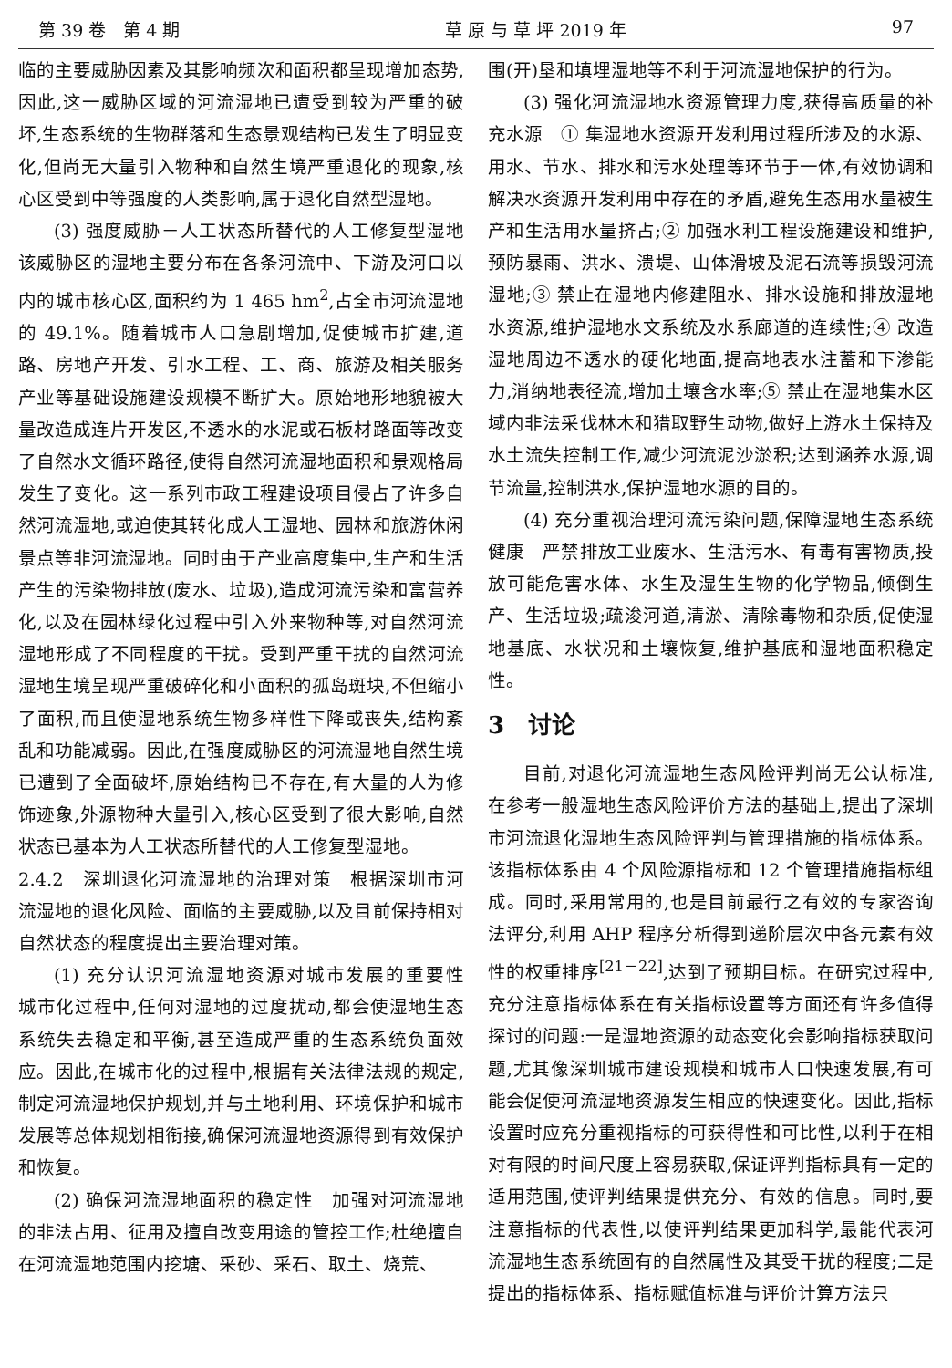第 39 卷　第 4 期 草 原 与 草 坪 2019 年 97
临的主要威胁因素及其影响频次和面积都呈现增加态势,因此,这一威胁区域的河流湿地已遭受到较为严重的破坏,生态系统的生物群落和生态景观结构已发生了明显变化,但尚无大量引入物种和自然生境严重退化的现象,核心区受到中等强度的人类影响,属于退化自然型湿地。
(3) 强度威胁－人工状态所替代的人工修复型湿地　该威胁区的湿地主要分布在各条河流中、下游及河口以内的城市核心区,面积约为 1 465 hm<sup>2</sup>,占全市河流湿地的 49.1%。随着城市人口急剧增加,促使城市扩建,道路、房地产开发、引水工程、工、商、旅游及相关服务产业等基础设施建设规模不断扩大。原始地形地貌被大量改造成连片开发区,不透水的水泥或石板材路面等改变了自然水文循环路径,使得自然河流湿地面积和景观格局发生了变化。这一系列市政工程建设项目侵占了许多自然河流湿地,或迫使其转化成人工湿地、园林和旅游休闲景点等非河流湿地。同时由于产业高度集中,生产和生活产生的污染物排放(废水、垃圾),造成河流污染和富营养化,以及在园林绿化过程中引入外来物种等,对自然河流湿地形成了不同程度的干扰。受到严重干扰的自然河流湿地生境呈现严重破碎化和小面积的孤岛斑块,不但缩小了面积,而且使湿地系统生物多样性下降或丧失,结构紊乱和功能减弱。因此,在强度威胁区的河流湿地自然生境已遭到了全面破坏,原始结构已不存在,有大量的人为修饰迹象,外源物种大量引入,核心区受到了很大影响,自然状态已基本为人工状态所替代的人工修复型湿地。
2.4.2　深圳退化河流湿地的治理对策　根据深圳市河流湿地的退化风险、面临的主要威胁,以及目前保持相对自然状态的程度提出主要治理对策。
(1) 充分认识河流湿地资源对城市发展的重要性　城市化过程中,任何对湿地的过度扰动,都会使湿地生态系统失去稳定和平衡,甚至造成严重的生态系统负面效应。因此,在城市化的过程中,根据有关法律法规的规定,制定河流湿地保护规划,并与土地利用、环境保护和城市发展等总体规划相衔接,确保河流湿地资源得到有效保护和恢复。
(2) 确保河流湿地面积的稳定性　加强对河流湿地的非法占用、征用及擅自改变用途的管控工作;杜绝擅自在河流湿地范围内挖塘、采砂、采石、取土、烧荒、
围(开)垦和填埋湿地等不利于河流湿地保护的行为。
(3) 强化河流湿地水资源管理力度,获得高质量的补充水源　① 集湿地水资源开发利用过程所涉及的水源、用水、节水、排水和污水处理等环节于一体,有效协调和解决水资源开发利用中存在的矛盾,避免生态用水量被生产和生活用水量挤占;② 加强水利工程设施建设和维护,预防暴雨、洪水、溃堤、山体滑坡及泥石流等损毁河流湿地;③ 禁止在湿地内修建阻水、排水设施和排放湿地水资源,维护湿地水文系统及水系廊道的连续性;④ 改造湿地周边不透水的硬化地面,提高地表水注蓄和下渗能力,消纳地表径流,增加土壤含水率;⑤ 禁止在湿地集水区域内非法采伐林木和猎取野生动物,做好上游水土保持及水土流失控制工作,减少河流泥沙淤积;达到涵养水源,调节流量,控制洪水,保护湿地水源的目的。
(4) 充分重视治理河流污染问题,保障湿地生态系统健康　严禁排放工业废水、生活污水、有毒有害物质,投放可能危害水体、水生及湿生生物的化学物品,倾倒生产、生活垃圾;疏浚河道,清淤、清除毒物和杂质,促使湿地基底、水状况和土壤恢复,维护基底和湿地面积稳定性。
3　讨论
目前,对退化河流湿地生态风险评判尚无公认标准,在参考一般湿地生态风险评价方法的基础上,提出了深圳市河流退化湿地生态风险评判与管理措施的指标体系。该指标体系由 4 个风险源指标和 12 个管理措施指标组成。同时,采用常用的,也是目前最行之有效的专家咨询法评分,利用 AHP 程序分析得到递阶层次中各元素有效性的权重排序<sup>[21－22]</sup>,达到了预期目标。在研究过程中,充分注意指标体系在有关指标设置等方面还有许多值得探讨的问题:一是湿地资源的动态变化会影响指标获取问题,尤其像深圳城市建设规模和城市人口快速发展,有可能会促使河流湿地资源发生相应的快速变化。因此,指标设置时应充分重视指标的可获得性和可比性,以利于在相对有限的时间尺度上容易获取,保证评判指标具有一定的适用范围,使评判结果提供充分、有效的信息。同时,要注意指标的代表性,以使评判结果更加科学,最能代表河流湿地生态系统固有的自然属性及其受干扰的程度;二是提出的指标体系、指标赋值标准与评价计算方法只